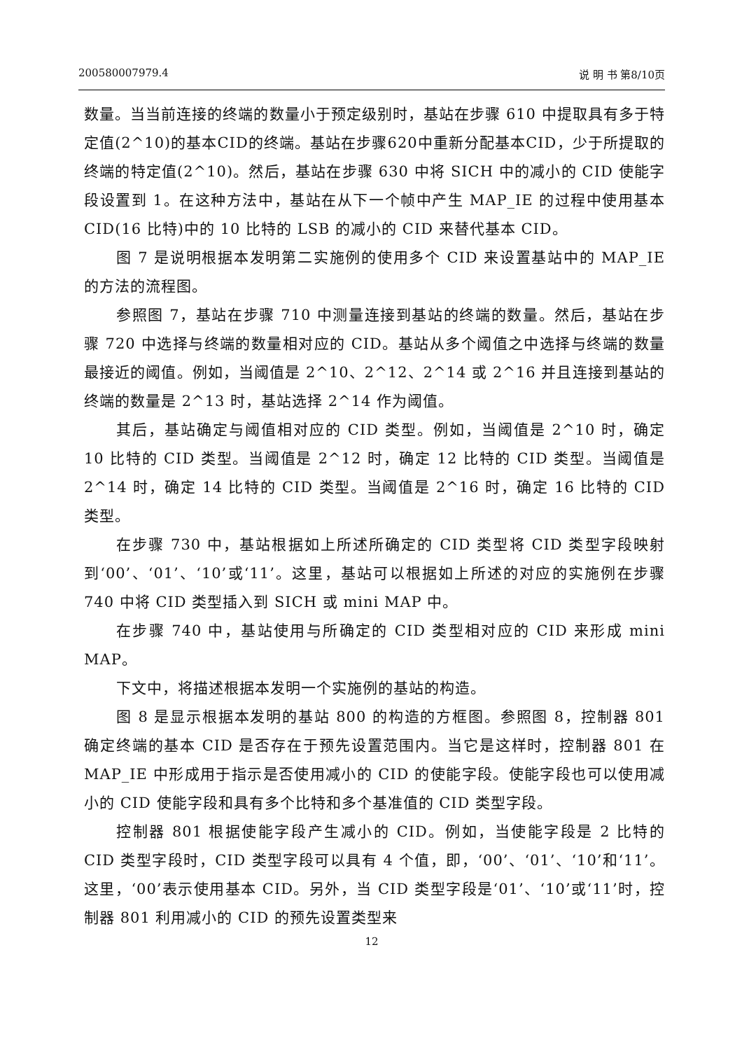200580007979.4 说 明 书 第8/10页
数量。当当前连接的终端的数量小于预定级别时，基站在步骤 610 中提取具有多于特定值(2^10)的基本CID的终端。基站在步骤620中重新分配基本CID，少于所提取的终端的特定值(2^10)。然后，基站在步骤 630 中将 SICH 中的减小的 CID 使能字段设置到 1。在这种方法中，基站在从下一个帧中产生 MAP_IE 的过程中使用基本 CID(16 比特)中的 10 比特的 LSB 的减小的 CID 来替代基本 CID。
图 7 是说明根据本发明第二实施例的使用多个 CID 来设置基站中的 MAP_IE 的方法的流程图。
参照图 7，基站在步骤 710 中测量连接到基站的终端的数量。然后，基站在步骤 720 中选择与终端的数量相对应的 CID。基站从多个阈值之中选择与终端的数量最接近的阈值。例如，当阈值是 2^10、2^12、2^14 或 2^16 并且连接到基站的终端的数量是 2^13 时，基站选择 2^14 作为阈值。
其后，基站确定与阈值相对应的 CID 类型。例如，当阈值是 2^10 时，确定 10 比特的 CID 类型。当阈值是 2^12 时，确定 12 比特的 CID 类型。当阈值是 2^14 时，确定 14 比特的 CID 类型。当阈值是 2^16 时，确定 16 比特的 CID 类型。
在步骤 730 中，基站根据如上所述所确定的 CID 类型将 CID 类型字段映射到‘00’、‘01’、‘10’或‘11’。这里，基站可以根据如上所述的对应的实施例在步骤 740 中将 CID 类型插入到 SICH 或 mini MAP 中。
在步骤 740 中，基站使用与所确定的 CID 类型相对应的 CID 来形成 mini MAP。
下文中，将描述根据本发明一个实施例的基站的构造。
图 8 是显示根据本发明的基站 800 的构造的方框图。参照图 8，控制器 801 确定终端的基本 CID 是否存在于预先设置范围内。当它是这样时，控制器 801 在 MAP_IE 中形成用于指示是否使用减小的 CID 的使能字段。使能字段也可以使用减小的 CID 使能字段和具有多个比特和多个基准值的 CID 类型字段。
控制器 801 根据使能字段产生减小的 CID。例如，当使能字段是 2 比特的 CID 类型字段时，CID 类型字段可以具有 4 个值，即，‘00’、‘01’、‘10’和‘11’。这里，‘00’表示使用基本 CID。另外，当 CID 类型字段是‘01’、‘10’或‘11’时，控制器 801 利用减小的 CID 的预先设置类型来
12